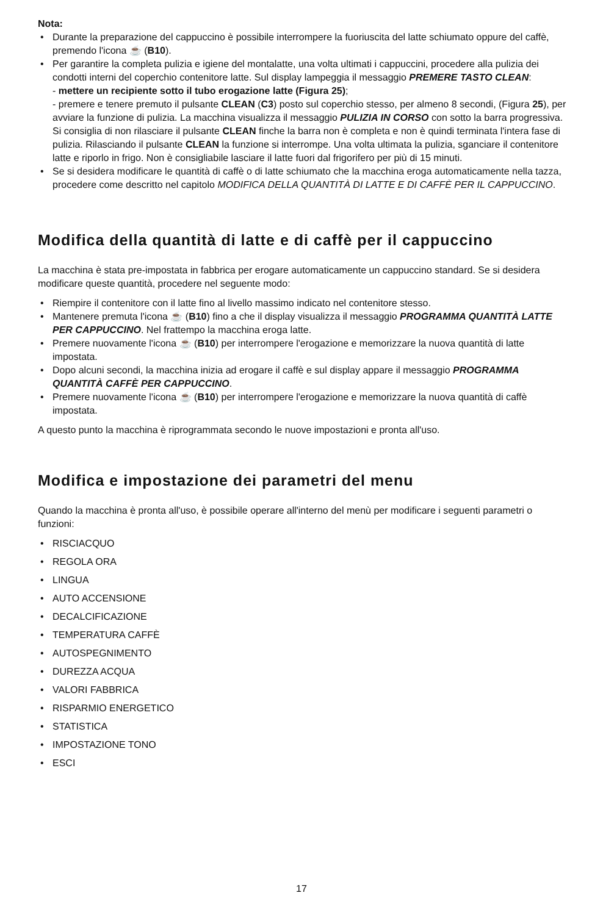Nota:
• Durante la preparazione del cappuccino è possibile interrompere la fuoriuscita del latte schiumato oppure del caffè, premendo l'icona ☕ (B10).
• Per garantire la completa pulizia e igiene del montalatte, una volta ultimati i cappuccini, procedere alla pulizia dei condotti interni del coperchio contenitore latte. Sul display lampeggia il messaggio PREMERE TASTO CLEAN:
- mettere un recipiente sotto il tubo erogazione latte (Figura 25);
- premere e tenere premuto il pulsante CLEAN (C3) posto sul coperchio stesso, per almeno 8 secondi, (Figura 25), per avviare la funzione di pulizia. La macchina visualizza il messaggio PULIZIA IN CORSO con sotto la barra progressiva. Si consiglia di non rilasciare il pulsante CLEAN finche la barra non è completa e non è quindi terminata l'intera fase di pulizia. Rilasciando il pulsante CLEAN la funzione si interrompe. Una volta ultimata la pulizia, sganciare il contenitore latte e riporlo in frigo. Non è consigliabile lasciare il latte fuori dal frigorifero per più di 15 minuti.
• Se si desidera modificare le quantità di caffè o di latte schiumato che la macchina eroga automaticamente nella tazza, procedere come descritto nel capitolo MODIFICA DELLA QUANTITÀ DI LATTE E DI CAFFÈ PER IL CAPPUCCINO.
Modifica della quantità di latte e di caffè per il cappuccino
La macchina è stata pre-impostata in fabbrica per erogare automaticamente un cappuccino standard. Se si desidera modificare queste quantità, procedere nel seguente modo:
• Riempire il contenitore con il latte fino al livello massimo indicato nel contenitore stesso.
• Mantenere premuta l'icona ☕ (B10) fino a che il display visualizza il messaggio PROGRAMMA QUANTITÀ LATTE PER CAPPUCCINO. Nel frattempo la macchina eroga latte.
• Premere nuovamente l'icona ☕ (B10) per interrompere l'erogazione e memorizzare la nuova quantità di latte impostata.
• Dopo alcuni secondi, la macchina inizia ad erogare il caffè e sul display appare il messaggio PROGRAMMA QUANTITÀ CAFFÈ PER CAPPUCCINO.
• Premere nuovamente l'icona ☕ (B10) per interrompere l'erogazione e memorizzare la nuova quantità di caffè impostata.
A questo punto la macchina è riprogrammata secondo le nuove impostazioni e pronta all'uso.
Modifica e impostazione dei parametri del menu
Quando la macchina è pronta all'uso, è possibile operare all'interno del menù per modificare i seguenti parametri o funzioni:
• RISCIACQUO
• REGOLA ORA
• LINGUA
• AUTO ACCENSIONE
• DECALCIFICAZIONE
• TEMPERATURA CAFFÈ
• AUTOSPEGNIMENTO
• DUREZZA ACQUA
• VALORI FABBRICA
• RISPARMIO ENERGETICO
• STATISTICA
• IMPOSTAZIONE TONO
• ESCI
17